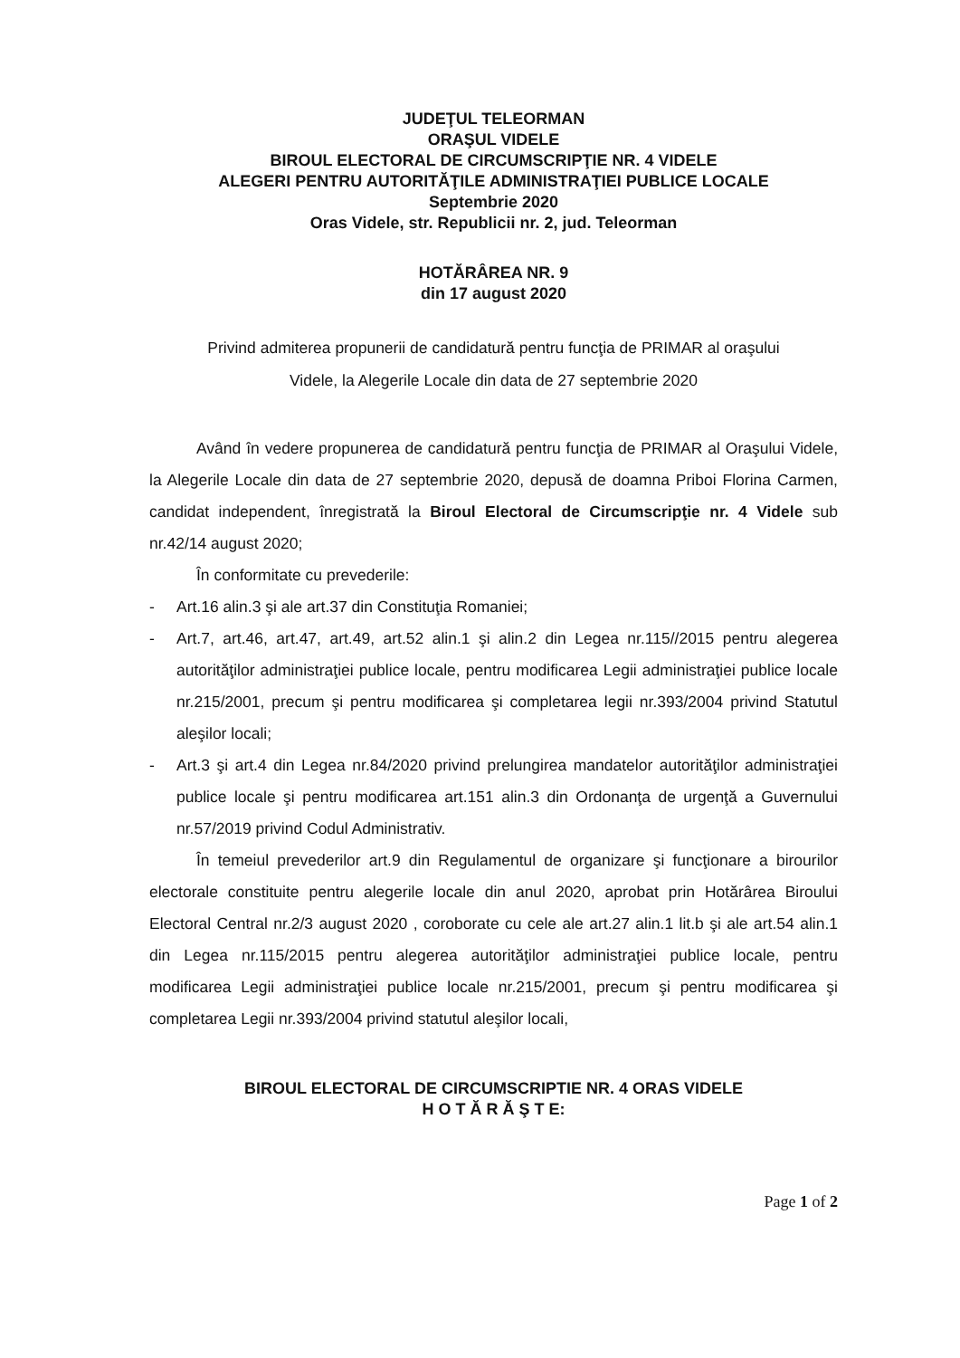JUDEŢUL TELEORMAN
ORAŞUL VIDELE
BIROUL ELECTORAL DE CIRCUMSCRIPŢIE NR. 4 VIDELE
ALEGERI PENTRU AUTORITĂŢILE ADMINISTRAŢIEI PUBLICE LOCALE
Septembrie 2020
Oras Videle, str. Republicii nr. 2, jud. Teleorman
HOTĂRÂREA NR. 9
din 17 august 2020
Privind admiterea propunerii de candidatură pentru funcţia de PRIMAR al oraşului
Videle, la Alegerile Locale din data de 27 septembrie 2020
Având în vedere propunerea de candidatură pentru funcţia de PRIMAR al Oraşului Videle, la Alegerile Locale din data de 27 septembrie 2020, depusă de doamna Priboi Florina Carmen, candidat independent, înregistrată la Biroul Electoral de Circumscripţie nr. 4 Videle sub nr.42/14 august 2020;
În conformitate cu prevederile:
- Art.16 alin.3 şi ale art.37 din Constituţia Romaniei;
- Art.7, art.46, art.47, art.49, art.52 alin.1 şi alin.2 din Legea nr.115//2015 pentru alegerea autorităţilor administraţiei publice locale, pentru modificarea Legii administraţiei publice locale nr.215/2001, precum şi pentru modificarea şi completarea legii nr.393/2004 privind Statutul aleşilor locali;
- Art.3 şi art.4 din Legea nr.84/2020 privind prelungirea mandatelor autorităţilor administraţiei publice locale şi pentru modificarea art.151 alin.3 din Ordonanţa de urgenţă a Guvernului nr.57/2019 privind Codul Administrativ.
În temeiul prevederilor art.9 din Regulamentul de organizare şi funcţionare a birourilor electorale constituite pentru alegerile locale din anul 2020, aprobat prin Hotărârea Biroului Electoral Central nr.2/3 august 2020 , coroborate cu cele ale art.27 alin.1 lit.b şi ale art.54 alin.1 din Legea nr.115/2015 pentru alegerea autorităţilor administraţiei publice locale, pentru modificarea Legii administraţiei publice locale nr.215/2001, precum şi pentru modificarea şi completarea Legii nr.393/2004 privind statutul aleşilor locali,
BIROUL ELECTORAL DE CIRCUMSCRIPTIE NR. 4 ORAS VIDELE
H O T Ă R Ă Ş T E:
Page 1 of 2